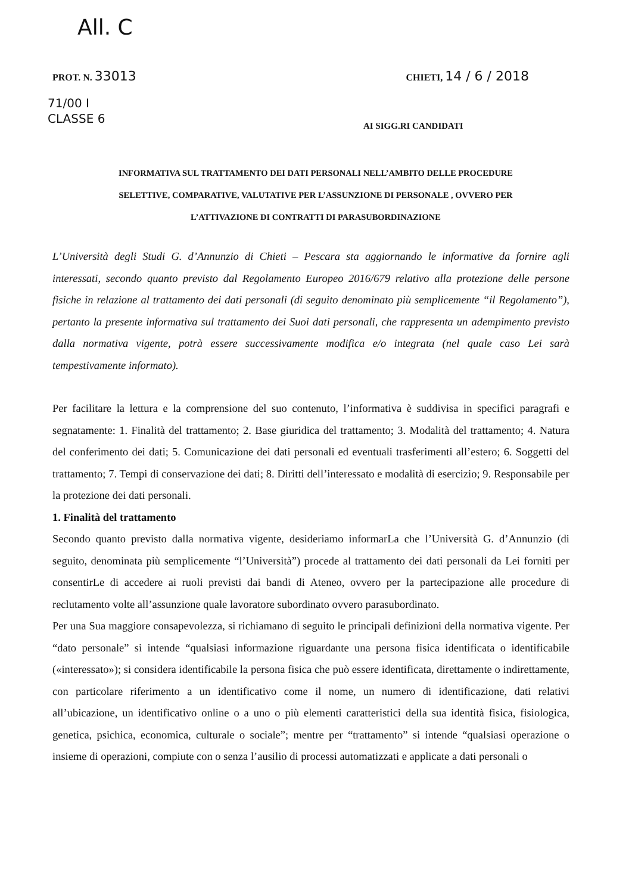All. C
PROT. N. 33013
CHIETI, 14 / 6 / 2018
71/00 I
CLASSE 6
AI SIGG.RI CANDIDATI
INFORMATIVA SUL TRATTAMENTO DEI DATI PERSONALI NELL’AMBITO DELLE PROCEDURE
SELETTIVE, COMPARATIVE, VALUTATIVE PER L’ASSUNZIONE DI PERSONALE , OVVERO PER
L’ATTIVAZIONE DI CONTRATTI DI PARASUBORDINAZIONE
L’Università degli Studi G. d’Annunzio di Chieti – Pescara sta aggiornando le informative da fornire agli interessati, secondo quanto previsto dal Regolamento Europeo 2016/679 relativo alla protezione delle persone fisiche in relazione al trattamento dei dati personali (di seguito denominato più semplicemente “il Regolamento”), pertanto la presente informativa sul trattamento dei Suoi dati personali, che rappresenta un adempimento previsto dalla normativa vigente, potrà essere successivamente modifica e/o integrata (nel quale caso Lei sarà tempestivamente informato).
Per facilitare la lettura e la comprensione del suo contenuto, l’informativa è suddivisa in specifici paragrafi e segnatamente: 1. Finalità del trattamento; 2. Base giuridica del trattamento; 3. Modalità del trattamento; 4. Natura del conferimento dei dati; 5. Comunicazione dei dati personali ed eventuali trasferimenti all’estero; 6. Soggetti del trattamento; 7. Tempi di conservazione dei dati; 8. Diritti dell’interessato e modalità di esercizio; 9. Responsabile per la protezione dei dati personali.
1. Finalità del trattamento
Secondo quanto previsto dalla normativa vigente, desideriamo informarLa che l’Università G. d’Annunzio (di seguito, denominata più semplicemente “l’Università”) procede al trattamento dei dati personali da Lei forniti per consentirLe di accedere ai ruoli previsti dai bandi di Ateneo, ovvero per la partecipazione alle procedure di reclutamento volte all’assunzione quale lavoratore subordinato ovvero parasubordinato.
Per una Sua maggiore consapevolezza, si richiamano di seguito le principali definizioni della normativa vigente. Per “dato personale” si intende “qualsiasi informazione riguardante una persona fisica identificata o identificabile («interessato»); si considera identificabile la persona fisica che può essere identificata, direttamente o indirettamente, con particolare riferimento a un identificativo come il nome, un numero di identificazione, dati relativi all’ubicazione, un identificativo online o a uno o più elementi caratteristici della sua identità fisica, fisiologica, genetica, psichica, economica, culturale o sociale”; mentre per “trattamento” si intende “qualsiasi operazione o insieme di operazioni, compiute con o senza l’ausilio di processi automatizzati e applicate a dati personali o